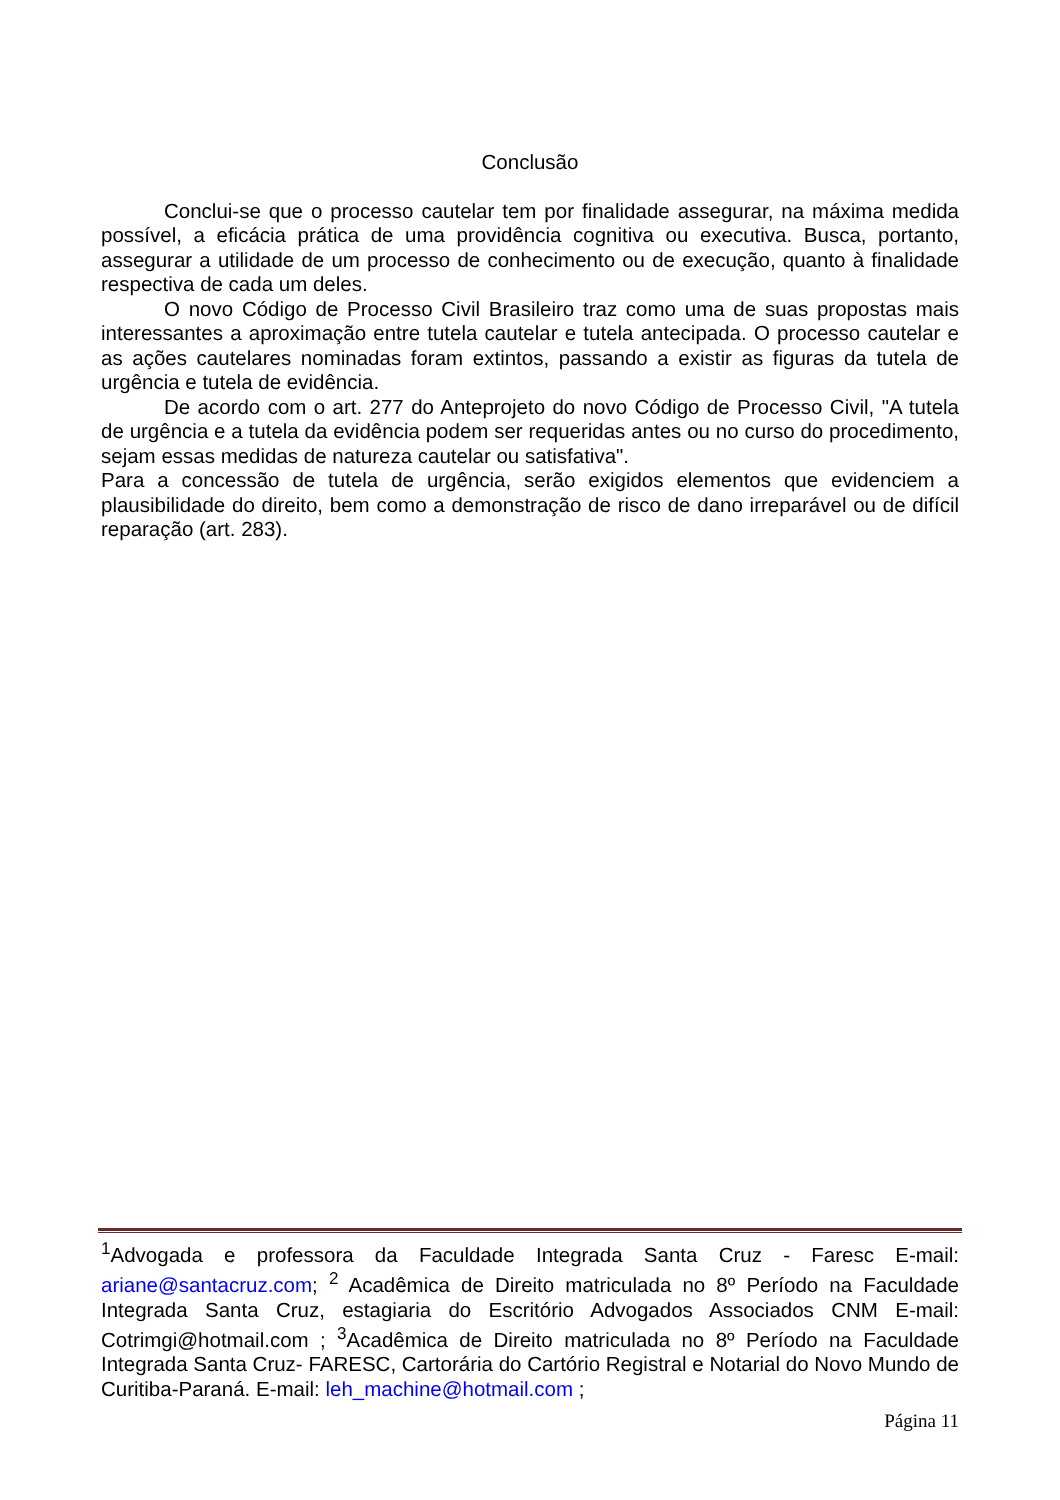Conclusão
Conclui-se que o processo cautelar tem por finalidade assegurar, na máxima medida possível, a eficácia prática de uma providência cognitiva ou executiva. Busca, portanto, assegurar a utilidade de um processo de conhecimento ou de execução, quanto à finalidade respectiva de cada um deles.
O novo Código de Processo Civil Brasileiro traz como uma de suas propostas mais interessantes a aproximação entre tutela cautelar e tutela antecipada. O processo cautelar e as ações cautelares nominadas foram extintos, passando a existir as figuras da tutela de urgência e tutela de evidência.
De acordo com o art. 277 do Anteprojeto do novo Código de Processo Civil, "A tutela de urgência e a tutela da evidência podem ser requeridas antes ou no curso do procedimento, sejam essas medidas de natureza cautelar ou satisfativa".
Para a concessão de tutela de urgência, serão exigidos elementos que evidenciem a plausibilidade do direito, bem como a demonstração de risco de dano irreparável ou de difícil reparação (art. 283).
<sup>1</sup> Advogada e professora da Faculdade Integrada Santa Cruz - Faresc E-mail: ariane@santacruz.com; <sup>2</sup> Acadêmica de Direito matriculada no 8º Período na Faculdade Integrada Santa Cruz, estagiaria do Escritório Advogados Associados CNM E-mail: Cotrimgi@hotmail.com ; <sup>3</sup>Acadêmica de Direito matriculada no 8º Período na Faculdade Integrada Santa Cruz- FARESC, Cartorária do Cartório Registral e Notarial do Novo Mundo de Curitiba-Paraná. E-mail: leh_machine@hotmail.com ;
Página 11